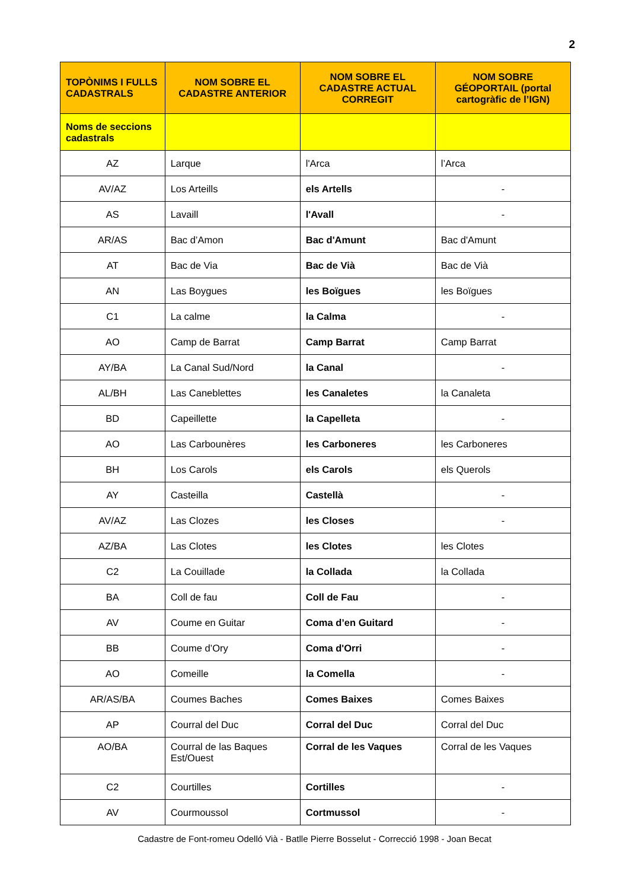2
| TOPÒNIMS I FULLS CADASTRALS | NOM SOBRE EL CADASTRE ANTERIOR | NOM SOBRE EL CADASTRE ACTUAL CORREGIT | NOM SOBRE GÉOPORTAIL (portal cartogràfic de l’IGN) |
| --- | --- | --- | --- |
| Noms de seccions cadastrals | | | |
| AZ | Larque | l'Arca | l’Arca |
| AV/AZ | Los Arteills | els Artells | - |
| AS | Lavaill | l'Avall | - |
| AR/AS | Bac d’Amon | Bac d'Amunt | Bac d'Amunt |
| AT | Bac de Via | Bac de Vià | Bac de Vià |
| AN | Las Boygues | les Boïgues | les Boïgues |
| C1 | La calme | la Calma | - |
| AO | Camp de Barrat | Camp Barrat | Camp Barrat |
| AY/BA | La Canal Sud/Nord | la Canal | - |
| AL/BH | Las Caneblettes | les Canaletes | la Canaleta |
| BD | Capeillette | la Capelleta | - |
| AO | Las Carbounères | les Carboneres | les Carboneres |
| BH | Los Carols | els Carols | els Querols |
| AY | Casteilla | Castellà | - |
| AV/AZ | Las Clozes | les Closes | - |
| AZ/BA | Las Clotes | les Clotes | les Clotes |
| C2 | La Couillade | la Collada | la Collada |
| BA | Coll de fau | Coll de Fau | - |
| AV | Coume en Guitar | Coma d’en Guitard | - |
| BB | Coume d’Ory | Coma d'Orri | - |
| AO | Comeille | la Comella | - |
| AR/AS/BA | Coumes Baches | Comes Baixes | Comes Baixes |
| AP | Courral del Duc | Corral del Duc | Corral del Duc |
| AO/BA | Courral de las Baques Est/Ouest | Corral de les Vaques | Corral de les Vaques |
| C2 | Courtilles | Cortilles | - |
| AV | Courmoussol | Cortmussol | - |
Cadastre de Font-romeu Odelló Vià - Batlle Pierre Bosselut - Correcció 1998 - Joan Becat